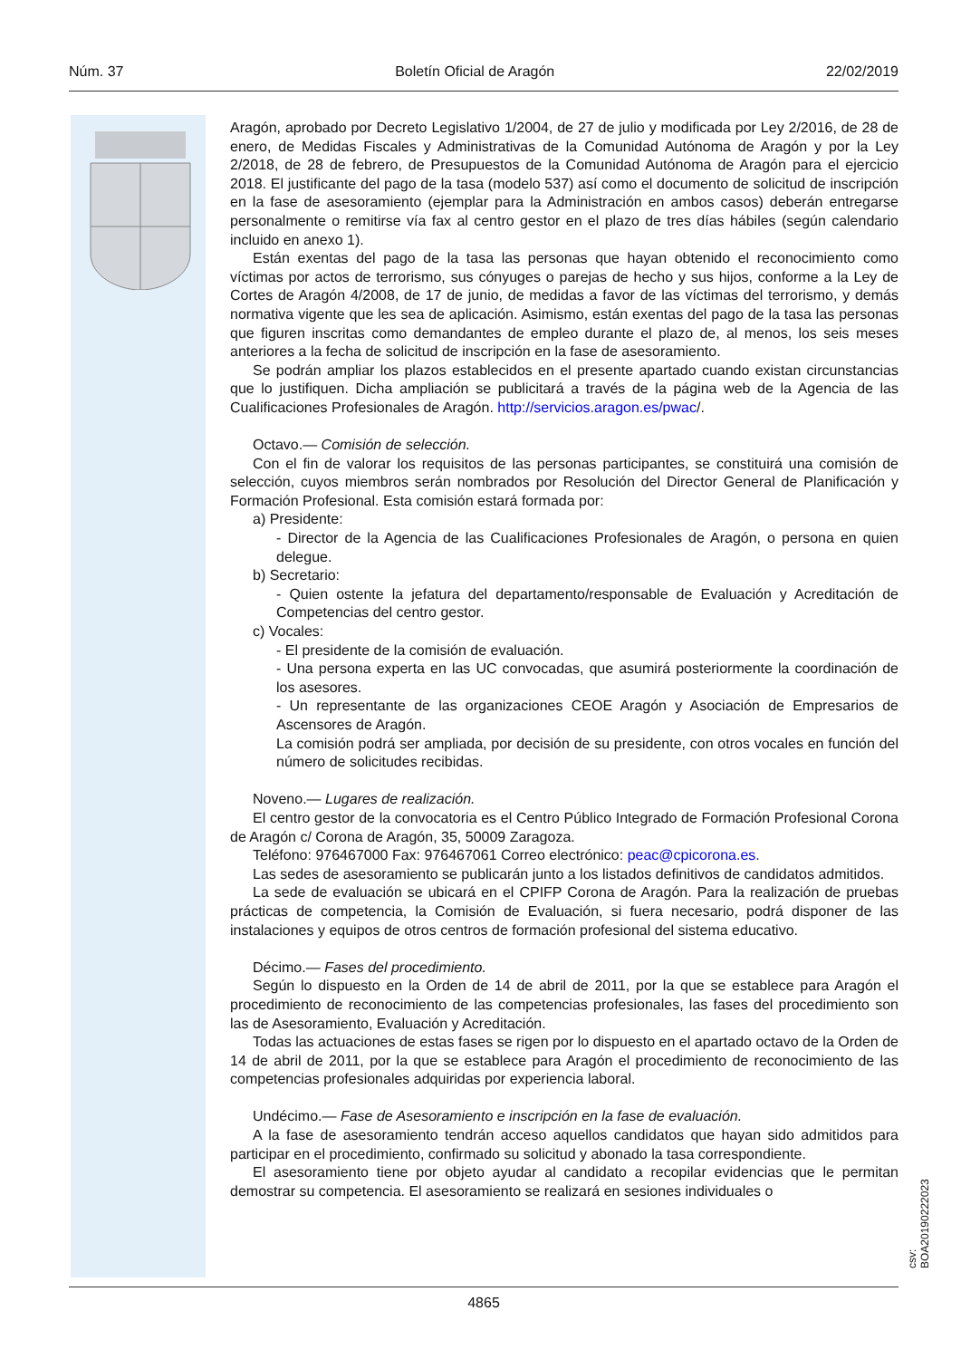Núm. 37 Boletín Oficial de Aragón 22/02/2019
Aragón, aprobado por Decreto Legislativo 1/2004, de 27 de julio y modificada por Ley 2/2016, de 28 de enero, de Medidas Fiscales y Administrativas de la Comunidad Autónoma de Aragón y por la Ley 2/2018, de 28 de febrero, de Presupuestos de la Comunidad Autónoma de Aragón para el ejercicio 2018. El justificante del pago de la tasa (modelo 537) así como el documento de solicitud de inscripción en la fase de asesoramiento (ejemplar para la Administración en ambos casos) deberán entregarse personalmente o remitirse vía fax al centro gestor en el plazo de tres días hábiles (según calendario incluido en anexo 1).
Están exentas del pago de la tasa las personas que hayan obtenido el reconocimiento como víctimas por actos de terrorismo, sus cónyuges o parejas de hecho y sus hijos, conforme a la Ley de Cortes de Aragón 4/2008, de 17 de junio, de medidas a favor de las víctimas del terrorismo, y demás normativa vigente que les sea de aplicación. Asimismo, están exentas del pago de la tasa las personas que figuren inscritas como demandantes de empleo durante el plazo de, al menos, los seis meses anteriores a la fecha de solicitud de inscripción en la fase de asesoramiento.
Se podrán ampliar los plazos establecidos en el presente apartado cuando existan circunstancias que lo justifiquen. Dicha ampliación se publicitará a través de la página web de la Agencia de las Cualificaciones Profesionales de Aragón. http://servicios.aragon.es/pwac/.
Octavo.— Comisión de selección.
Con el fin de valorar los requisitos de las personas participantes, se constituirá una comisión de selección, cuyos miembros serán nombrados por Resolución del Director General de Planificación y Formación Profesional. Esta comisión estará formada por:
a) Presidente:
- Director de la Agencia de las Cualificaciones Profesionales de Aragón, o persona en quien delegue.
b) Secretario:
- Quien ostente la jefatura del departamento/responsable de Evaluación y Acreditación de Competencias del centro gestor.
c) Vocales:
- El presidente de la comisión de evaluación.
- Una persona experta en las UC convocadas, que asumirá posteriormente la coordinación de los asesores.
- Un representante de las organizaciones CEOE Aragón y Asociación de Empresarios de Ascensores de Aragón.
La comisión podrá ser ampliada, por decisión de su presidente, con otros vocales en función del número de solicitudes recibidas.
Noveno.— Lugares de realización.
El centro gestor de la convocatoria es el Centro Público Integrado de Formación Profesional Corona de Aragón c/ Corona de Aragón, 35, 50009 Zaragoza.
Teléfono: 976467000 Fax: 976467061 Correo electrónico: peac@cpicorona.es.
Las sedes de asesoramiento se publicarán junto a los listados definitivos de candidatos admitidos.
La sede de evaluación se ubicará en el CPIFP Corona de Aragón. Para la realización de pruebas prácticas de competencia, la Comisión de Evaluación, si fuera necesario, podrá disponer de las instalaciones y equipos de otros centros de formación profesional del sistema educativo.
Décimo.— Fases del procedimiento.
Según lo dispuesto en la Orden de 14 de abril de 2011, por la que se establece para Aragón el procedimiento de reconocimiento de las competencias profesionales, las fases del procedimiento son las de Asesoramiento, Evaluación y Acreditación.
Todas las actuaciones de estas fases se rigen por lo dispuesto en el apartado octavo de la Orden de 14 de abril de 2011, por la que se establece para Aragón el procedimiento de reconocimiento de las competencias profesionales adquiridas por experiencia laboral.
Undécimo.— Fase de Asesoramiento e inscripción en la fase de evaluación.
A la fase de asesoramiento tendrán acceso aquellos candidatos que hayan sido admitidos para participar en el procedimiento, confirmado su solicitud y abonado la tasa correspondiente.
El asesoramiento tiene por objeto ayudar al candidato a recopilar evidencias que le permitan demostrar su competencia. El asesoramiento se realizará en sesiones individuales o
csv: BOA20190222023
4865